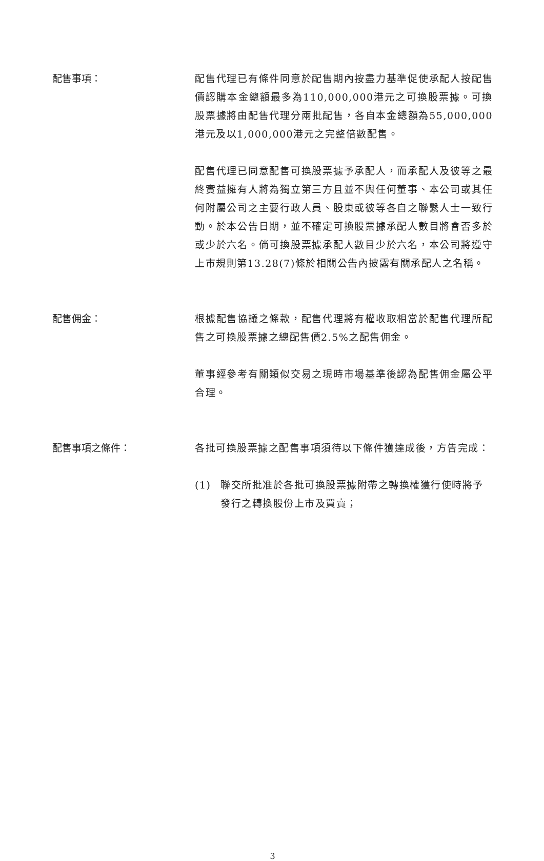配售事項： 配售代理已有條件同意於配售期內按盡力基準促使承配人按配售價認購本金總額最多為110,000,000港元之可換股票據。可換股票據將由配售代理分兩批配售，各自本金總額為55,000,000港元及以1,000,000港元之完整倍數配售。
配售代理已同意配售可換股票據予承配人，而承配人及彼等之最終實益擁有人將為獨立第三方且並不與任何董事、本公司或其任何附屬公司之主要行政人員、股東或彼等各自之聯繫人士一致行動。於本公告日期，並不確定可換股票據承配人數目將會否多於或少於六名。倘可換股票據承配人數目少於六名，本公司將遵守上市規則第13.28(7)條於相關公告內披露有關承配人之名稱。
配售佣金： 根據配售協議之條款，配售代理將有權收取相當於配售代理所配售之可換股票據之總配售價2.5%之配售佣金。
董事經參考有關類似交易之現時市場基準後認為配售佣金屬公平合理。
配售事項之條件： 各批可換股票據之配售事項須待以下條件獲達成後，方告完成：
(1) 聯交所批准於各批可換股票據附帶之轉換權獲行使時將予發行之轉換股份上市及買賣；
3